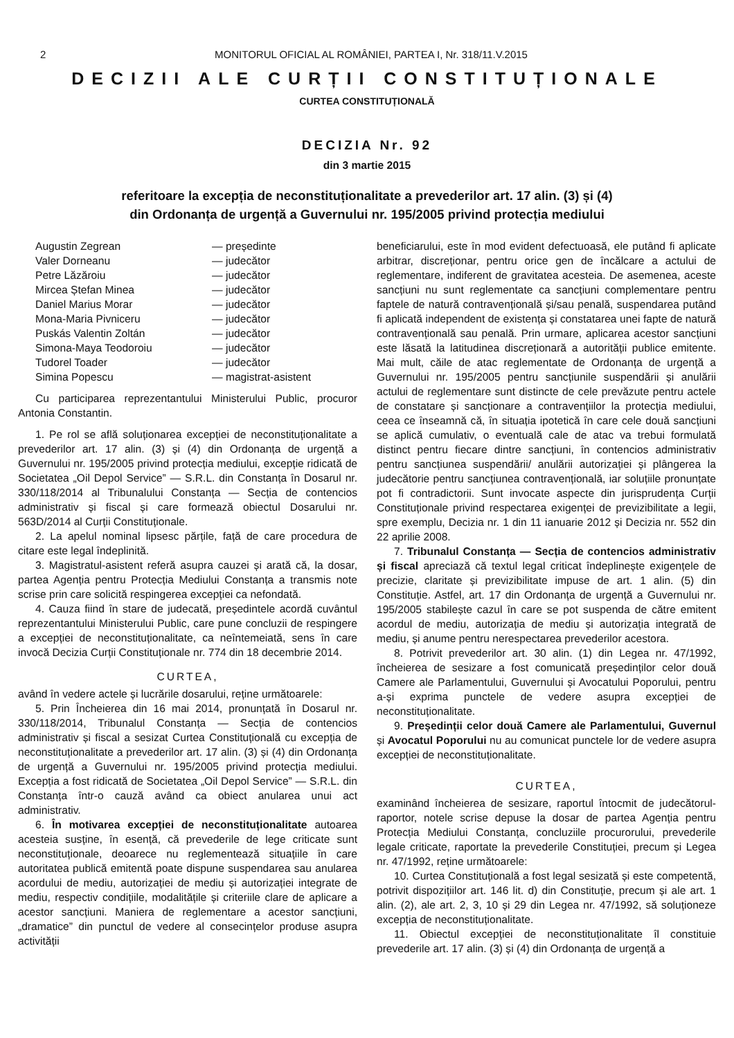2 MONITORUL OFICIAL AL ROMÂNIEI, PARTEA I, Nr. 318/11.V.2015
DECIZII ALE CURȚII CONSTITUȚIONALE
CURTEA CONSTITUȚIONALĂ
DECIZIA Nr. 92
din 3 martie 2015
referitoare la excepția de neconstituționalitate a prevederilor art. 17 alin. (3) și (4)
din Ordonanța de urgență a Guvernului nr. 195/2005 privind protecția mediului
Augustin Zegrean — președinte
Valer Dorneanu — judecător
Petre Lăzăroiu — judecător
Mircea Ștefan Minea — judecător
Daniel Marius Morar — judecător
Mona-Maria Pivniceru — judecător
Puskás Valentin Zoltán — judecător
Simona-Maya Teodoroiu — judecător
Tudorel Toader — judecător
Simina Popescu — magistrat-asistent
Cu participarea reprezentantului Ministerului Public, procuror Antonia Constantin.
1. Pe rol se află soluționarea excepției de neconstituționalitate a prevederilor art. 17 alin. (3) și (4) din Ordonanța de urgență a Guvernului nr. 195/2005 privind protecția mediului, excepție ridicată de Societatea „Oil Depol Service” — S.R.L. din Constanța în Dosarul nr. 330/118/2014 al Tribunalului Constanța — Secția de contencios administrativ și fiscal și care formează obiectul Dosarului nr. 563D/2014 al Curții Constituționale.
2. La apelul nominal lipsesc părțile, față de care procedura de citare este legal îndeplinită.
3. Magistratul-asistent referă asupra cauzei și arată că, la dosar, partea Agenția pentru Protecția Mediului Constanța a transmis note scrise prin care solicită respingerea excepției ca nefondată.
4. Cauza fiind în stare de judecată, președintele acordă cuvântul reprezentantului Ministerului Public, care pune concluzii de respingere a excepției de neconstituționalitate, ca neîntemeiată, sens în care invocă Decizia Curții Constituționale nr. 774 din 18 decembrie 2014.
CURTEA,
având în vedere actele și lucrările dosarului, reține următoarele:
5. Prin Încheierea din 16 mai 2014, pronunțată în Dosarul nr. 330/118/2014, Tribunalul Constanța — Secția de contencios administrativ și fiscal a sesizat Curtea Constituțională cu excepția de neconstituționalitate a prevederilor art. 17 alin. (3) și (4) din Ordonanța de urgență a Guvernului nr. 195/2005 privind protecția mediului. Excepția a fost ridicată de Societatea „Oil Depol Service” — S.R.L. din Constanța într-o cauză având ca obiect anularea unui act administrativ.
6. În motivarea excepției de neconstituționalitate autoarea acesteia susține, în esență, că prevederile de lege criticate sunt neconstituționale, deoarece nu reglementează situațiile în care autoritatea publică emitentă poate dispune suspendarea sau anularea acordului de mediu, autorizației de mediu și autorizației integrate de mediu, respectiv condițiile, modalitățile și criteriile clare de aplicare a acestor sancțiuni. Maniera de reglementare a acestor sancțiuni, „dramatice” din punctul de vedere al consecințelor produse asupra activității
beneficiarului, este în mod evident defectuoasă, ele putând fi aplicate arbitrar, discreționar, pentru orice gen de încălcare a actului de reglementare, indiferent de gravitatea acesteia. De asemenea, aceste sancțiuni nu sunt reglementate ca sancțiuni complementare pentru faptele de natură contravențională și/sau penală, suspendarea putând fi aplicată independent de existența și constatarea unei fapte de natură contravențională sau penală. Prin urmare, aplicarea acestor sancțiuni este lăsată la latitudinea discreționară a autorității publice emitente. Mai mult, căile de atac reglementate de Ordonanța de urgență a Guvernului nr. 195/2005 pentru sancțiunile suspendării și anulării actului de reglementare sunt distincte de cele prevăzute pentru actele de constatare și sancționare a contravențiilor la protecția mediului, ceea ce înseamnă că, în situația ipotetică în care cele două sancțiuni se aplică cumulativ, o eventuală cale de atac va trebui formulată distinct pentru fiecare dintre sancțiuni, în contencios administrativ pentru sancțiunea suspendării/ anulării autorizației și plângerea la judecătorie pentru sancțiunea contravențională, iar soluțiile pronunțate pot fi contradictorii. Sunt invocate aspecte din jurisprudența Curții Constituționale privind respectarea exigenței de previzibilitate a legii, spre exemplu, Decizia nr. 1 din 11 ianuarie 2012 și Decizia nr. 552 din 22 aprilie 2008.
7. Tribunalul Constanța — Secția de contencios administrativ și fiscal apreciază că textul legal criticat îndeplinește exigențele de precizie, claritate și previzibilitate impuse de art. 1 alin. (5) din Constituție. Astfel, art. 17 din Ordonanța de urgență a Guvernului nr. 195/2005 stabilește cazul în care se pot suspenda de către emitent acordul de mediu, autorizația de mediu și autorizația integrată de mediu, și anume pentru nerespectarea prevederilor acestora.
8. Potrivit prevederilor art. 30 alin. (1) din Legea nr. 47/1992, încheierea de sesizare a fost comunicată președinților celor două Camere ale Parlamentului, Guvernului și Avocatului Poporului, pentru a-și exprima punctele de vedere asupra excepției de neconstituționalitate.
9. Președinții celor două Camere ale Parlamentului, Guvernul și Avocatul Poporului nu au comunicat punctele lor de vedere asupra excepției de neconstituționalitate.
CURTEA,
examinând încheierea de sesizare, raportul întocmit de judecătorul-raportor, notele scrise depuse la dosar de partea Agenția pentru Protecția Mediului Constanța, concluziile procurorului, prevederile legale criticate, raportate la prevederile Constituției, precum și Legea nr. 47/1992, reține următoarele:
10. Curtea Constituțională a fost legal sesizată și este competentă, potrivit dispozițiilor art. 146 lit. d) din Constituție, precum și ale art. 1 alin. (2), ale art. 2, 3, 10 și 29 din Legea nr. 47/1992, să soluționeze excepția de neconstituționalitate.
11. Obiectul excepției de neconstituționalitate îl constituie prevederile art. 17 alin. (3) și (4) din Ordonanța de urgență a